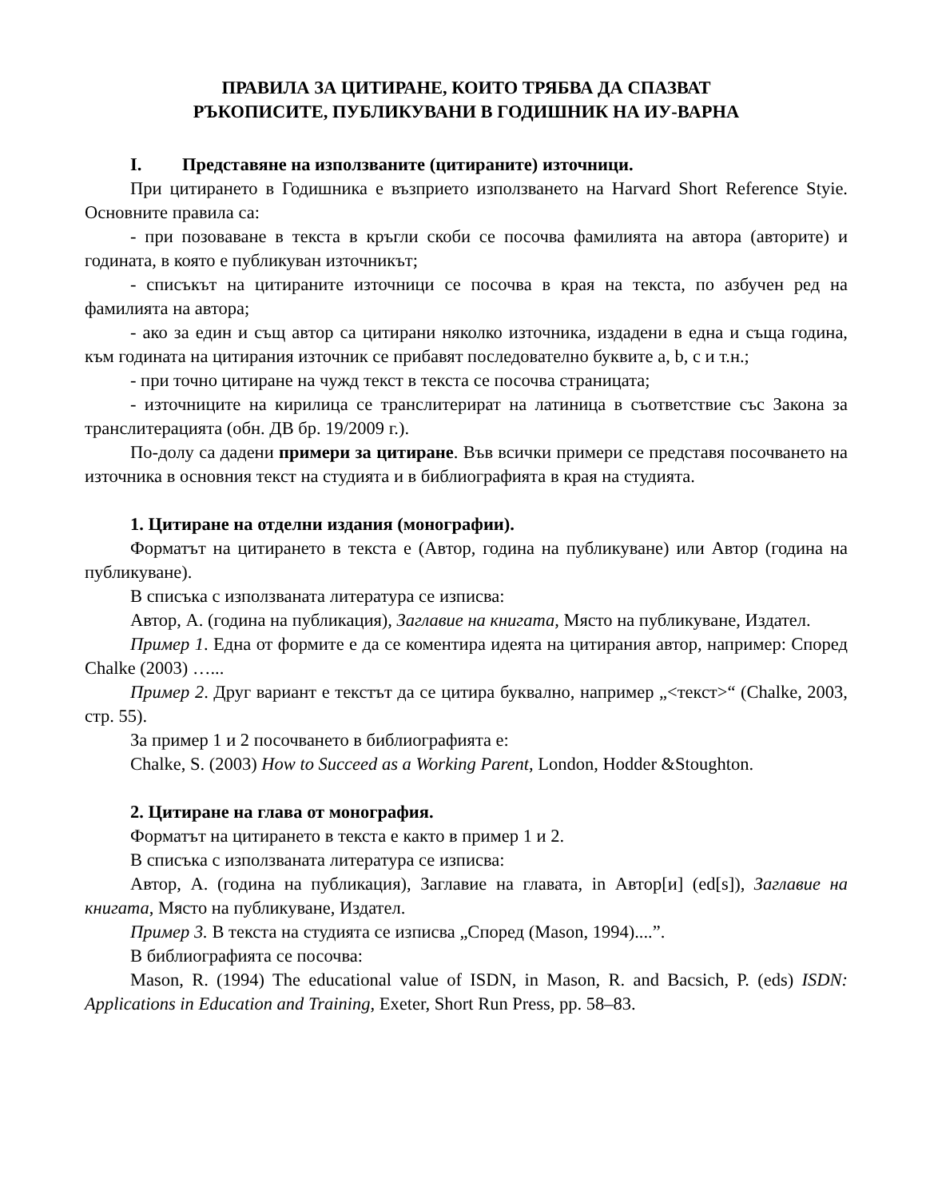ПРАВИЛА ЗА ЦИТИРАНЕ, КОИТО ТРЯБВА ДА СПАЗВАТ
РЪКОПИСИТЕ, ПУБЛИКУВАНИ В ГОДИШНИК НА ИУ-ВАРНА
I. Представяне на използваните (цитираните) източници.
При цитирането в Годишника е възприето използването на Harvard Short Reference Styie. Основните правила са:
- при позоваване в текста в кръгли скоби се посочва фамилията на автора (авторите) и годината, в която е публикуван източникът;
- списъкът на цитираните източници се посочва в края на текста, по азбучен ред на фамилията на автора;
- ако за един и същ автор са цитирани няколко източника, издадени в една и съща година, към годината на цитирания източник се прибавят последователно буквите a, b, c и т.н.;
- при точно цитиране на чужд текст в текста се посочва страницата;
- източниците на кирилица се транслитерират на латиница в съответствие със Закона за транслитерацията (обн. ДВ бр. 19/2009 г.).
По-долу са дадени примери за цитиране. Във всички примери се представя посочването на източника в основния текст на студията и в библиографията в края на студията.
1. Цитиране на отделни издания (монографии).
Форматът на цитирането в текста е (Автор, година на публикуване) или Автор (година на публикуване).
В списъка с използваната литература се изписва:
Автор, А. (година на публикация), Заглавие на книгата, Място на публикуване, Издател.
Пример 1. Една от формите е да се коментира идеята на цитирания автор, например: Според Chalke (2003) …...
Пример 2. Друг вариант е текстът да се цитира буквално, например „<текст>“ (Chalke, 2003, стр. 55).
За пример 1 и 2 посочването в библиографията е:
Chalke, S. (2003) How to Succeed as a Working Parent, London, Hodder &Stoughton.
2. Цитиране на глава от монография.
Форматът на цитирането в текста е както в пример 1 и 2.
В списъка с използваната литература се изписва:
Автор, А. (година на публикация), Заглавие на главата, in Автор[и] (ed[s]), Заглавие на книгата, Място на публикуване, Издател.
Пример 3. В текста на студията се изписва „Според (Mason, 1994)....”.
В библиографията се посочва:
Mason, R. (1994) The educational value of ISDN, in Mason, R. and Bacsich, P. (eds) ISDN: Applications in Education and Training, Exeter, Short Run Press, pp. 58–83.